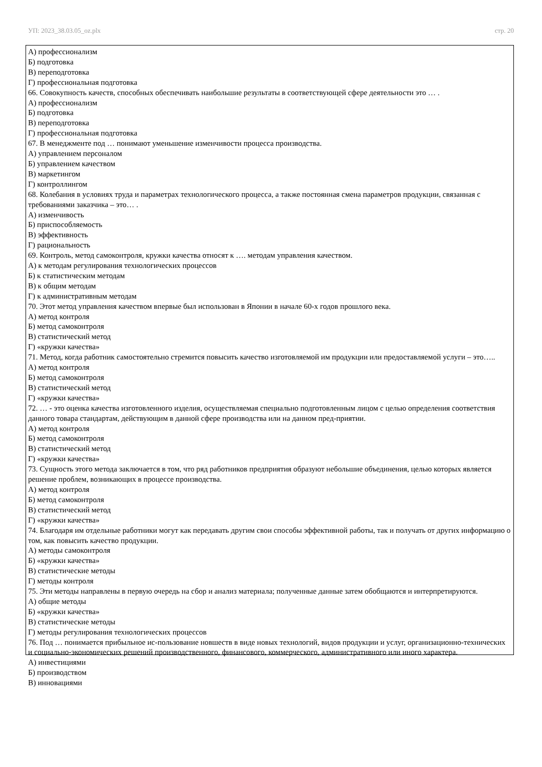УП: 2023_38.03.05_oz.plx стр. 20
А) профессионализм
Б) подготовка
В) переподготовка
Г) профессиональная подготовка
66. Совокупность качеств, способных обеспечивать наибольшие результаты в соответствующей сфере деятельности это … .
А) профессионализм
Б) подготовка
В) переподготовка
Г) профессиональная подготовка
67. В менеджменте под … понимают уменьшение изменчивости процесса производства.
А) управлением персоналом
Б) управлением качеством
В) маркетингом
Г) контроллингом
68. Колебания в условиях труда и параметрах технологического процесса, а также постоянная смена параметров продукции, связанная с требованиями заказчика – это… .
А) изменчивость
Б) приспособляемость
В) эффективность
Г) рациональность
69. Контроль, метод самоконтроля, кружки качества относят к …. методам управления качеством.
А) к методам регулирования технологических процессов
Б) к статистическим методам
В) к общим методам
Г) к административным методам
70. Этот метод управления качеством впервые был использован в Японии в начале 60-х годов прошлого века.
А) метод контроля
Б) метод самоконтроля
В) статистический метод
Г) «кружки качества»
71. Метод, когда работник самостоятельно стремится повысить качество изготовляемой им продукции или предоставляемой услуги – это…..
А) метод контроля
Б) метод самоконтроля
В) статистический метод
Г) «кружки качества»
72. … - это оценка качества изготовленного изделия, осуществляемая специально подготовленным лицом с целью определения соответствия данного товара стандартам, действующим в данной сфере производства или на данном пред-приятии.
А) метод контроля
Б) метод самоконтроля
В) статистический метод
Г) «кружки качества»
73. Сущность этого метода заключается в том, что ряд работников предприятия образуют небольшие объединения, целью которых является решение проблем, возникающих в процессе производства.
А) метод контроля
Б) метод самоконтроля
В) статистический метод
Г) «кружки качества»
74. Благодаря им отдельные работники могут как передавать другим свои способы эффективной работы, так и получать от других информацию о том, как повысить качество продукции.
А) методы самоконтроля
Б) «кружки качества»
В) статистические методы
Г) методы контроля
75. Эти методы направлены в первую очередь на сбор и анализ материала; полученные данные затем обобщаются и интерпретируются.
А) общие методы
Б) «кружки качества»
В) статистические методы
Г) методы регулирования технологических процессов
76. Под … понимается прибыльное ис-пользование новшеств в виде новых технологий, видов продукции и услуг, организационно-технических и социально-экономических решений производственного, финансового, коммерческого, административного или иного характера.
А) инвестициями
Б) производством
В) инновациями